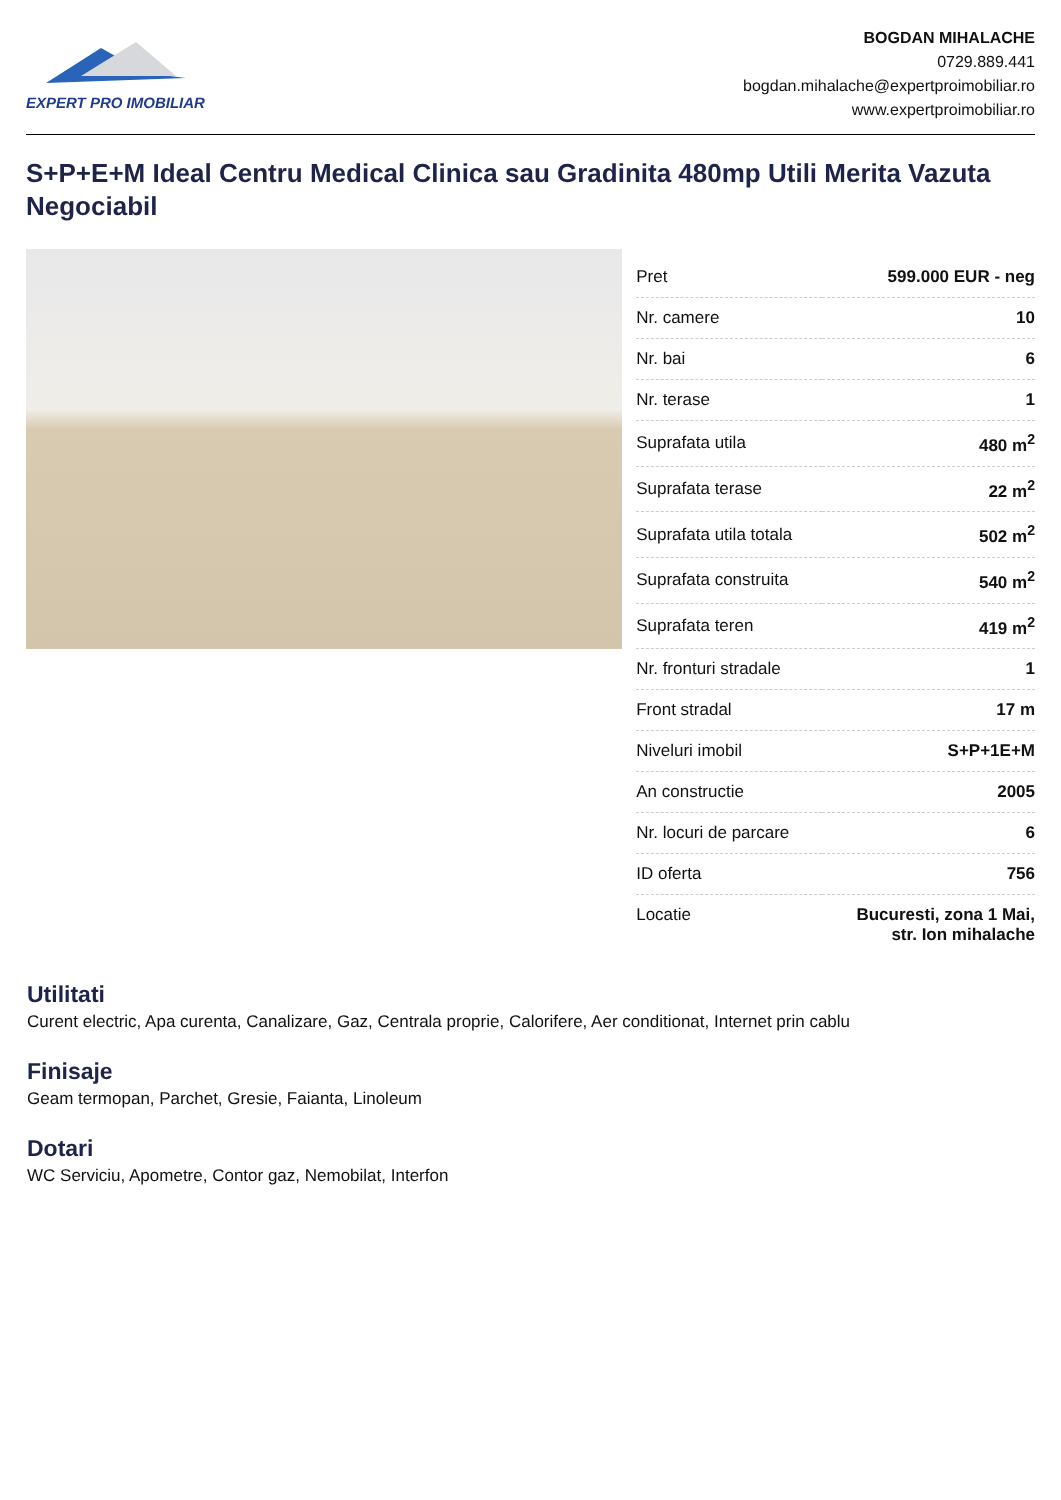EXPERT PRO IMOBILIAR
BOGDAN MIHALACHE
0729.889.441
bogdan.mihalache@expertproimobiliar.ro
www.expertproimobiliar.ro
S+P+E+M Ideal Centru Medical Clinica sau Gradinita 480mp Utili Merita Vazuta Negociabil
| Pret | 599.000 EUR - neg |
| Nr. camere | 10 |
| Nr. bai | 6 |
| Nr. terase | 1 |
| Suprafata utila | 480 m<sup>2</sup> |
| Suprafata terase | 22 m<sup>2</sup> |
| Suprafata utila totala | 502 m<sup>2</sup> |
| Suprafata construita | 540 m<sup>2</sup> |
| Suprafata teren | 419 m<sup>2</sup> |
| Nr. fronturi stradale | 1 |
| Front stradal | 17 m |
| Niveluri imobil | S+P+1E+M |
| An constructie | 2005 |
| Nr. locuri de parcare | 6 |
| ID oferta | 756 |
| Locatie | Bucuresti, zona 1 Mai, str. Ion mihalache |
Utilitati
Curent electric, Apa curenta, Canalizare, Gaz, Centrala proprie, Calorifere, Aer conditionat, Internet prin cablu
Finisaje
Geam termopan, Parchet, Gresie, Faianta, Linoleum
Dotari
WC Serviciu, Apometre, Contor gaz, Nemobilat, Interfon